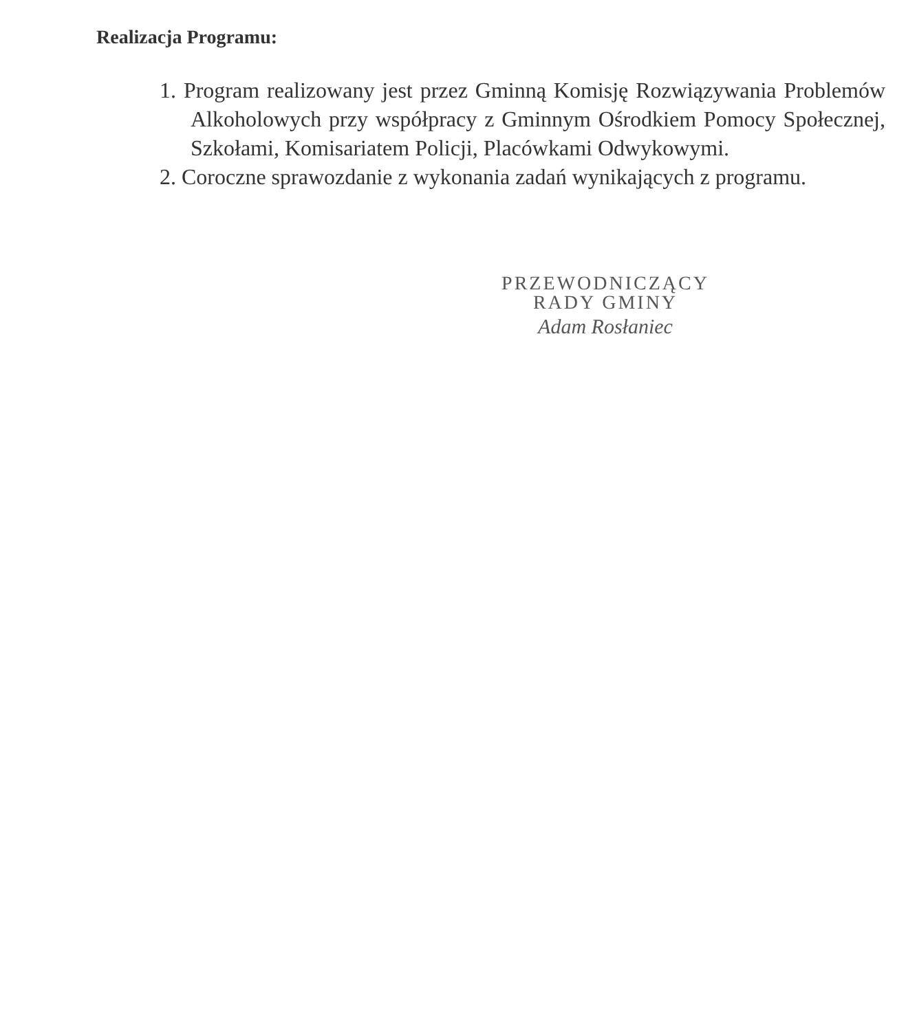Realizacja Programu:
1. Program realizowany jest przez Gminną Komisję Rozwiązywania Problemów Alkoholowych przy współpracy z Gminnym Ośrodkiem Pomocy Społecznej, Szkołami, Komisariatem Policji, Placówkami Odwykowymi.
2. Coroczne sprawozdanie z wykonania zadań wynikających z programu.
PRZEWODNICZĄCY
RADY GMINY
Adam Rosłaniec